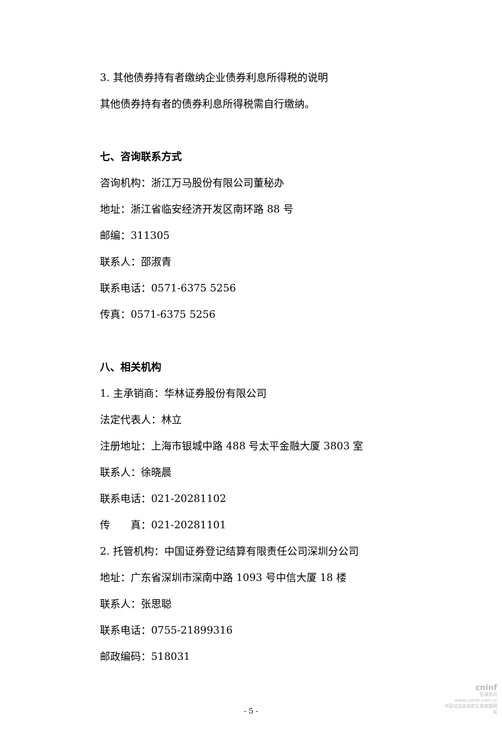3. 其他债券持有者缴纳企业债券利息所得税的说明
其他债券持有者的债券利息所得税需自行缴纳。
七、咨询联系方式
咨询机构：浙江万马股份有限公司董秘办
地址：浙江省临安经济开发区南环路 88 号
邮编：311305
联系人：邵淑青
联系电话：0571-6375 5256
传真：0571-6375 5256
八、相关机构
1. 主承销商：华林证券股份有限公司
法定代表人：林立
注册地址：上海市银城中路 488 号太平金融大厦 3803 室
联系人：徐晓晨
联系电话：021-20281102
传　　真：021-20281101
2. 托管机构：中国证券登记结算有限责任公司深圳分公司
地址：广东省深圳市深南中路 1093 号中信大厦 18 楼
联系人：张思聪
联系电话：0755-21899316
邮政编码：518031
- 5 -
cninf
巨潮资讯
www.cninfo.com.cn
中国证监会指定信息披露网站